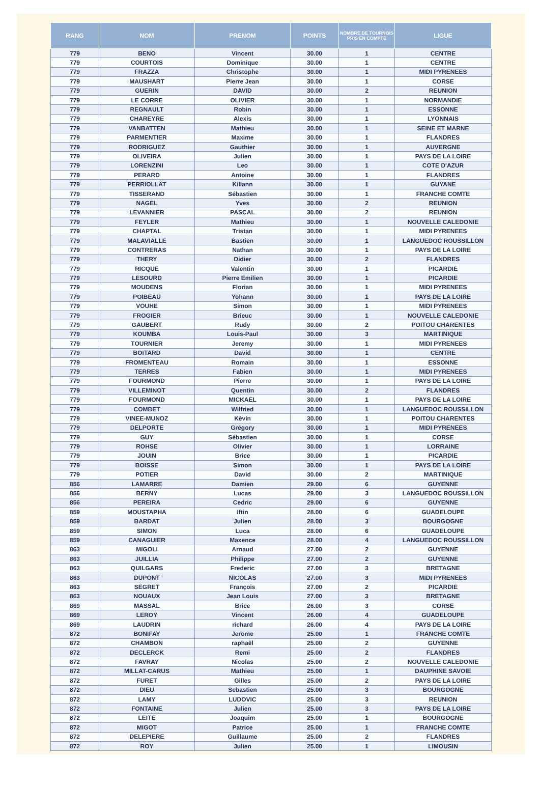| RANG | NOM | PRENOM | POINTS | NOMBRE DE TOURNOIS PRIS EN COMPTE | LIGUE |
| --- | --- | --- | --- | --- | --- |
| 779 | BENO | Vincent | 30.00 | 1 | CENTRE |
| 779 | COURTOIS | Dominique | 30.00 | 1 | CENTRE |
| 779 | FRAZZA | Christophe | 30.00 | 1 | MIDI PYRENEES |
| 779 | MAUSHART | Pierre Jean | 30.00 | 1 | CORSE |
| 779 | GUERIN | DAVID | 30.00 | 2 | REUNION |
| 779 | LE CORRE | OLIVIER | 30.00 | 1 | NORMANDIE |
| 779 | REGNAULT | Robin | 30.00 | 1 | ESSONNE |
| 779 | CHAREYRE | Alexis | 30.00 | 1 | LYONNAIS |
| 779 | VANBATTEN | Mathieu | 30.00 | 1 | SEINE ET MARNE |
| 779 | PARMENTIER | Maxime | 30.00 | 1 | FLANDRES |
| 779 | RODRIGUEZ | Gauthier | 30.00 | 1 | AUVERGNE |
| 779 | OLIVEIRA | Julien | 30.00 | 1 | PAYS DE LA LOIRE |
| 779 | LORENZINI | Leo | 30.00 | 1 | COTE D'AZUR |
| 779 | PERARD | Antoine | 30.00 | 1 | FLANDRES |
| 779 | PERRIOLLAT | Kiliann | 30.00 | 1 | GUYANE |
| 779 | TISSERAND | Sébastien | 30.00 | 1 | FRANCHE COMTE |
| 779 | NAGEL | Yves | 30.00 | 2 | REUNION |
| 779 | LEVANNIER | PASCAL | 30.00 | 2 | REUNION |
| 779 | FEYLER | Mathieu | 30.00 | 1 | NOUVELLE CALEDONIE |
| 779 | CHAPTAL | Tristan | 30.00 | 1 | MIDI PYRENEES |
| 779 | MALAVIALLE | Bastien | 30.00 | 1 | LANGUEDOC ROUSSILLON |
| 779 | CONTRERAS | Nathan | 30.00 | 1 | PAYS DE LA LOIRE |
| 779 | THERY | Didier | 30.00 | 2 | FLANDRES |
| 779 | RICQUE | Valentin | 30.00 | 1 | PICARDIE |
| 779 | LESOURD | Pierre Emilien | 30.00 | 1 | PICARDIE |
| 779 | MOUDENS | Florian | 30.00 | 1 | MIDI PYRENEES |
| 779 | POIBEAU | Yohann | 30.00 | 1 | PAYS DE LA LOIRE |
| 779 | VOUHE | Simon | 30.00 | 1 | MIDI PYRENEES |
| 779 | FROGIER | Brieuc | 30.00 | 1 | NOUVELLE CALEDONIE |
| 779 | GAUBERT | Rudy | 30.00 | 2 | POITOU CHARENTES |
| 779 | KOUMBA | Louis-Paul | 30.00 | 3 | MARTINIQUE |
| 779 | TOURNIER | Jeremy | 30.00 | 1 | MIDI PYRENEES |
| 779 | BOITARD | David | 30.00 | 1 | CENTRE |
| 779 | FROMENTEAU | Romain | 30.00 | 1 | ESSONNE |
| 779 | TERRES | Fabien | 30.00 | 1 | MIDI PYRENEES |
| 779 | FOURMOND | Pierre | 30.00 | 1 | PAYS DE LA LOIRE |
| 779 | VILLEMINOT | Quentin | 30.00 | 2 | FLANDRES |
| 779 | FOURMOND | MICKAEL | 30.00 | 1 | PAYS DE LA LOIRE |
| 779 | COMBET | Wilfried | 30.00 | 1 | LANGUEDOC ROUSSILLON |
| 779 | VINEE-MUNOZ | Kévin | 30.00 | 1 | POITOU CHARENTES |
| 779 | DELPORTE | Grégory | 30.00 | 1 | MIDI PYRENEES |
| 779 | GUY | Sébastien | 30.00 | 1 | CORSE |
| 779 | ROHSE | Olivier | 30.00 | 1 | LORRAINE |
| 779 | JOUIN | Brice | 30.00 | 1 | PICARDIE |
| 779 | BOISSE | Simon | 30.00 | 1 | PAYS DE LA LOIRE |
| 779 | POTIER | David | 30.00 | 2 | MARTINIQUE |
| 856 | LAMARRE | Damien | 29.00 | 6 | GUYENNE |
| 856 | BERNY | Lucas | 29.00 | 3 | LANGUEDOC ROUSSILLON |
| 856 | PEREIRA | Cedric | 29.00 | 6 | GUYENNE |
| 859 | MOUSTAPHA | Iftin | 28.00 | 6 | GUADELOUPE |
| 859 | BARDAT | Julien | 28.00 | 3 | BOURGOGNE |
| 859 | SIMON | Luca | 28.00 | 6 | GUADELOUPE |
| 859 | CANAGUIER | Maxence | 28.00 | 4 | LANGUEDOC ROUSSILLON |
| 863 | MIGOLI | Arnaud | 27.00 | 2 | GUYENNE |
| 863 | JUILLIA | Philippe | 27.00 | 2 | GUYENNE |
| 863 | QUILGARS | Frederic | 27.00 | 3 | BRETAGNE |
| 863 | DUPONT | NICOLAS | 27.00 | 3 | MIDI PYRENEES |
| 863 | SEGRET | François | 27.00 | 2 | PICARDIE |
| 863 | NOUAUX | Jean Louis | 27.00 | 3 | BRETAGNE |
| 869 | MASSAL | Brice | 26.00 | 3 | CORSE |
| 869 | LEROY | Vincent | 26.00 | 4 | GUADELOUPE |
| 869 | LAUDRIN | richard | 26.00 | 4 | PAYS DE LA LOIRE |
| 872 | BONIFAY | Jerome | 25.00 | 1 | FRANCHE COMTE |
| 872 | CHAMBON | raphaël | 25.00 | 2 | GUYENNE |
| 872 | DECLERCK | Remi | 25.00 | 2 | FLANDRES |
| 872 | FAVRAY | Nicolas | 25.00 | 2 | NOUVELLE CALEDONIE |
| 872 | MILLAT-CARUS | Mathieu | 25.00 | 1 | DAUPHINE SAVOIE |
| 872 | FURET | Gilles | 25.00 | 2 | PAYS DE LA LOIRE |
| 872 | DIEU | Sebastien | 25.00 | 3 | BOURGOGNE |
| 872 | LAMY | LUDOVIC | 25.00 | 3 | REUNION |
| 872 | FONTAINE | Julien | 25.00 | 3 | PAYS DE LA LOIRE |
| 872 | LEITE | Joaquim | 25.00 | 1 | BOURGOGNE |
| 872 | MIGOT | Patrice | 25.00 | 1 | FRANCHE COMTE |
| 872 | DELEPIERE | Guillaume | 25.00 | 2 | FLANDRES |
| 872 | ROY | Julien | 25.00 | 1 | LIMOUSIN |